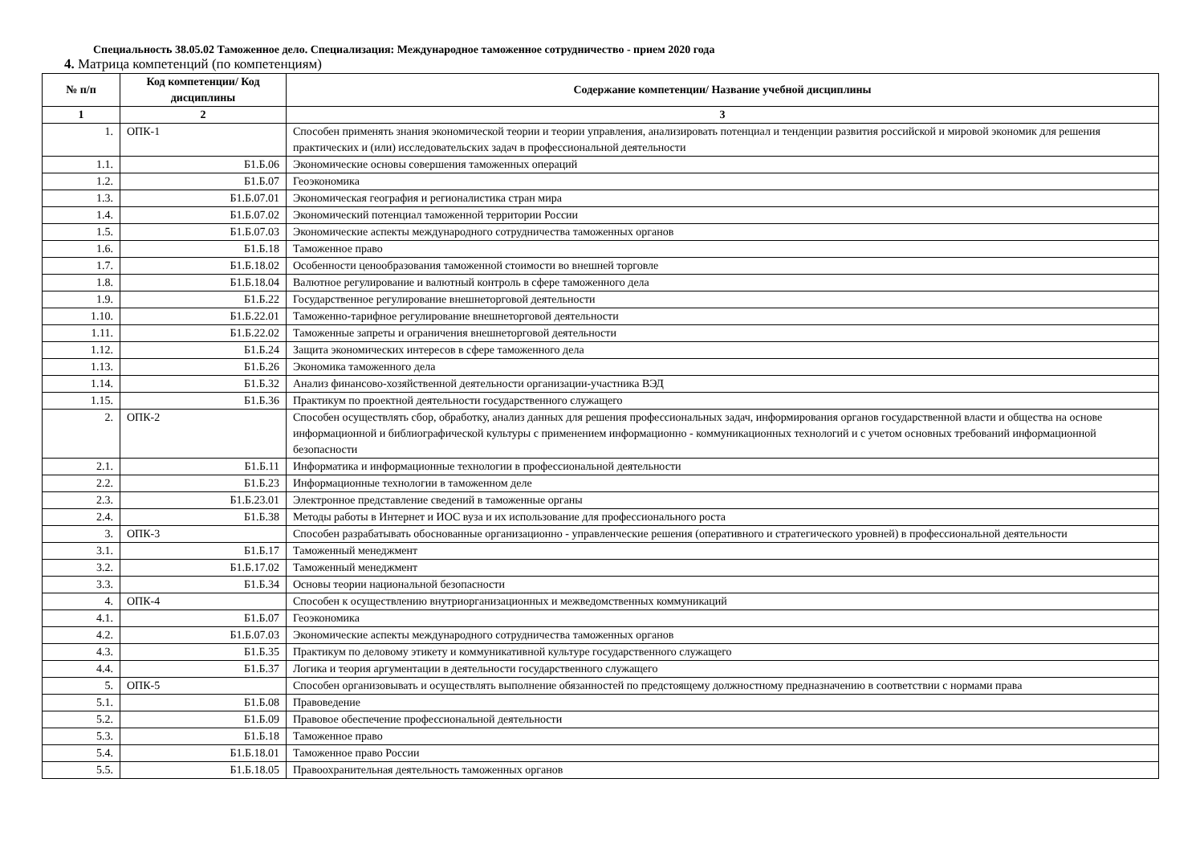Специальность 38.05.02 Таможенное дело. Специализация: Международное таможенное сотрудничество - прием 2020 года
4. Матрица компетенций (по компетенциям)
| № п/п | Код компетенции/ Код дисциплины | Содержание компетенции/ Название учебной дисциплины |
| --- | --- | --- |
| 1 | 2 | 3 |
| 1. | ОПК-1 | Способен применять знания экономической теории и теории управления, анализировать потенциал и тенденции развития российской и мировой экономик для решения практических и (или) исследовательских задач в профессиональной деятельности |
| 1.1. | Б1.Б.06 | Экономические основы совершения таможенных операций |
| 1.2. | Б1.Б.07 | Геоэкономика |
| 1.3. | Б1.Б.07.01 | Экономическая география и регионалистика стран мира |
| 1.4. | Б1.Б.07.02 | Экономический потенциал таможенной территории России |
| 1.5. | Б1.Б.07.03 | Экономические аспекты международного сотрудничества таможенных органов |
| 1.6. | Б1.Б.18 | Таможенное право |
| 1.7. | Б1.Б.18.02 | Особенности ценообразования таможенной стоимости во внешней торговле |
| 1.8. | Б1.Б.18.04 | Валютное регулирование и валютный контроль в сфере таможенного дела |
| 1.9. | Б1.Б.22 | Государственное регулирование внешнеторговой деятельности |
| 1.10. | Б1.Б.22.01 | Таможенно-тарифное регулирование внешнеторговой деятельности |
| 1.11. | Б1.Б.22.02 | Таможенные запреты и ограничения внешнеторговой деятельности |
| 1.12. | Б1.Б.24 | Защита экономических интересов в сфере таможенного дела |
| 1.13. | Б1.Б.26 | Экономика таможенного дела |
| 1.14. | Б1.Б.32 | Анализ финансово-хозяйственной деятельности организации-участника ВЭД |
| 1.15. | Б1.Б.36 | Практикум по проектной деятельности государственного служащего |
| 2. | ОПК-2 | Способен осуществлять сбор, обработку, анализ данных для решения профессиональных задач, информирования органов государственной власти и общества на основе информационной и библиографической культуры с применением информационно - коммуникационных технологий и с учетом основных требований информационной безопасности |
| 2.1. | Б1.Б.11 | Информатика и информационные технологии в профессиональной деятельности |
| 2.2. | Б1.Б.23 | Информационные технологии в таможенном деле |
| 2.3. | Б1.Б.23.01 | Электронное представление сведений в таможенные органы |
| 2.4. | Б1.Б.38 | Методы работы в Интернет и ИОС вуза и их использование для профессионального роста |
| 3. | ОПК-3 | Способен разрабатывать обоснованные организационно - управленческие решения (оперативного и стратегического уровней) в профессиональной деятельности |
| 3.1. | Б1.Б.17 | Таможенный менеджмент |
| 3.2. | Б1.Б.17.02 | Таможенный менеджмент |
| 3.3. | Б1.Б.34 | Основы теории национальной безопасности |
| 4. | ОПК-4 | Способен к осуществлению внутриорганизационных и межведомственных коммуникаций |
| 4.1. | Б1.Б.07 | Геоэкономика |
| 4.2. | Б1.Б.07.03 | Экономические аспекты международного сотрудничества таможенных органов |
| 4.3. | Б1.Б.35 | Практикум по деловому этикету и коммуникативной культуре государственного служащего |
| 4.4. | Б1.Б.37 | Логика и теория аргументации в деятельности государственного служащего |
| 5. | ОПК-5 | Способен организовывать и осуществлять выполнение обязанностей по предстоящему должностному предназначению в соответствии с нормами права |
| 5.1. | Б1.Б.08 | Правоведение |
| 5.2. | Б1.Б.09 | Правовое обеспечение профессиональной деятельности |
| 5.3. | Б1.Б.18 | Таможенное право |
| 5.4. | Б1.Б.18.01 | Таможенное право России |
| 5.5. | Б1.Б.18.05 | Правоохранительная деятельность таможенных органов |